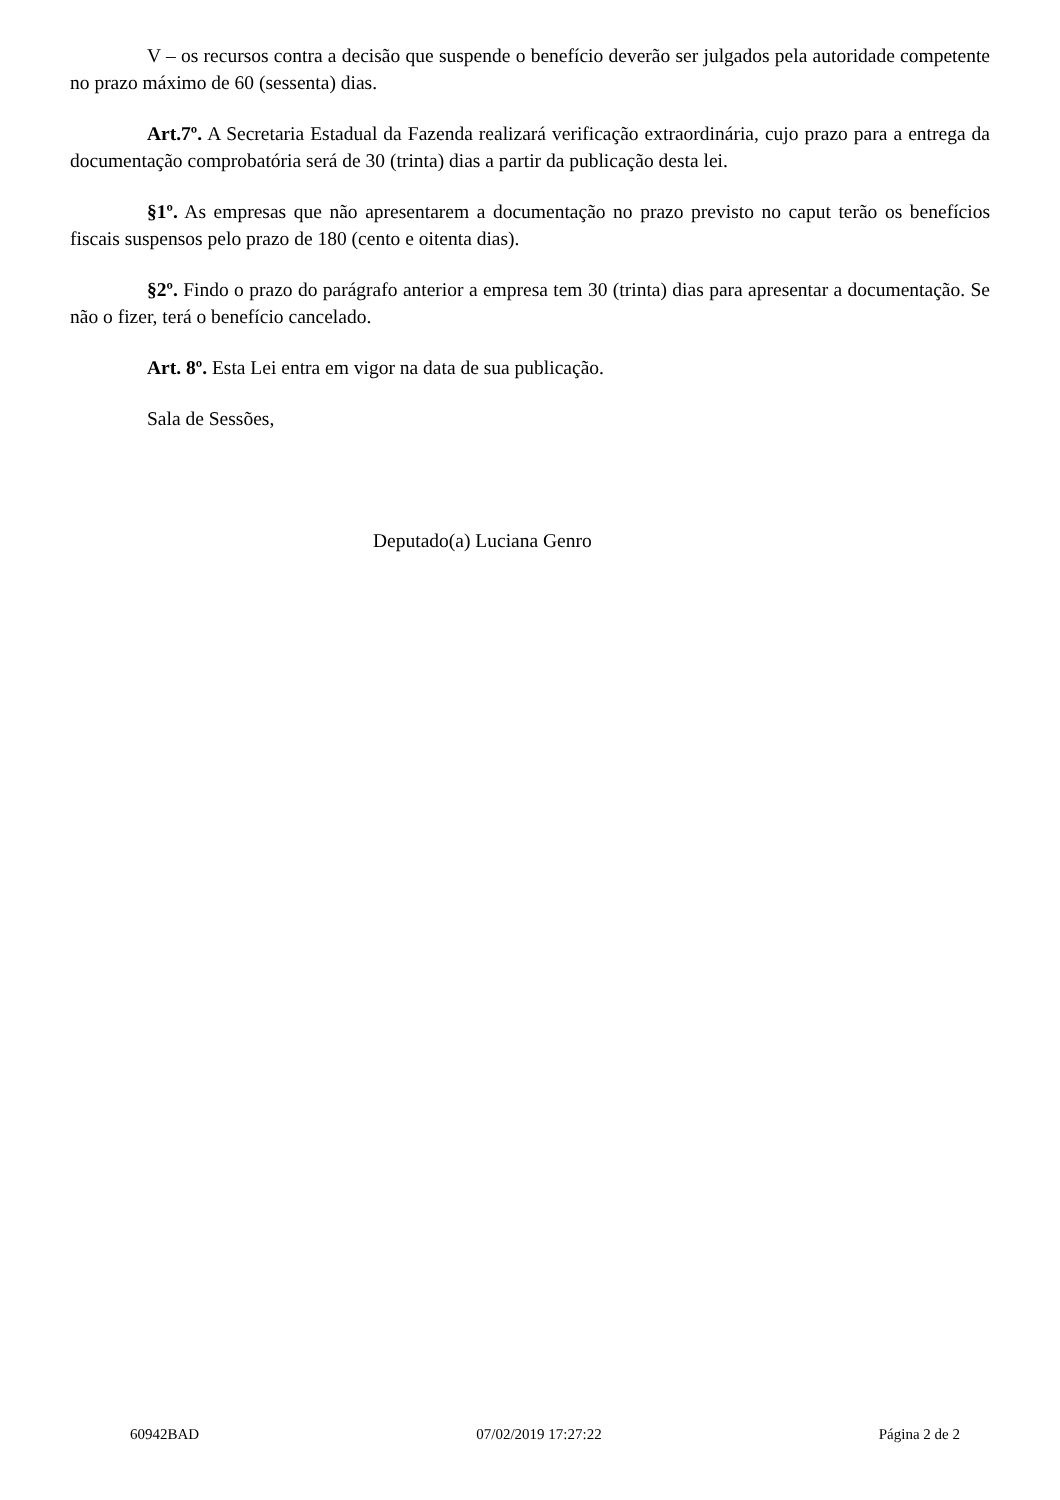V – os recursos contra a decisão que suspende o benefício deverão ser julgados pela autoridade competente no prazo máximo de 60 (sessenta) dias.
Art.7º. A Secretaria Estadual da Fazenda realizará verificação extraordinária, cujo prazo para a entrega da documentação comprobatória será de 30 (trinta) dias a partir da publicação desta lei.
§1º. As empresas que não apresentarem a documentação no prazo previsto no caput terão os benefícios fiscais suspensos pelo prazo de 180 (cento e oitenta dias).
§2º. Findo o prazo do parágrafo anterior a empresa tem 30 (trinta) dias para apresentar a documentação. Se não o fizer, terá o benefício cancelado.
Art. 8º. Esta Lei entra em vigor na data de sua publicação.
Sala de Sessões,
Deputado(a) Luciana Genro
60942BAD 07/02/2019 17:27:22 Página 2 de 2